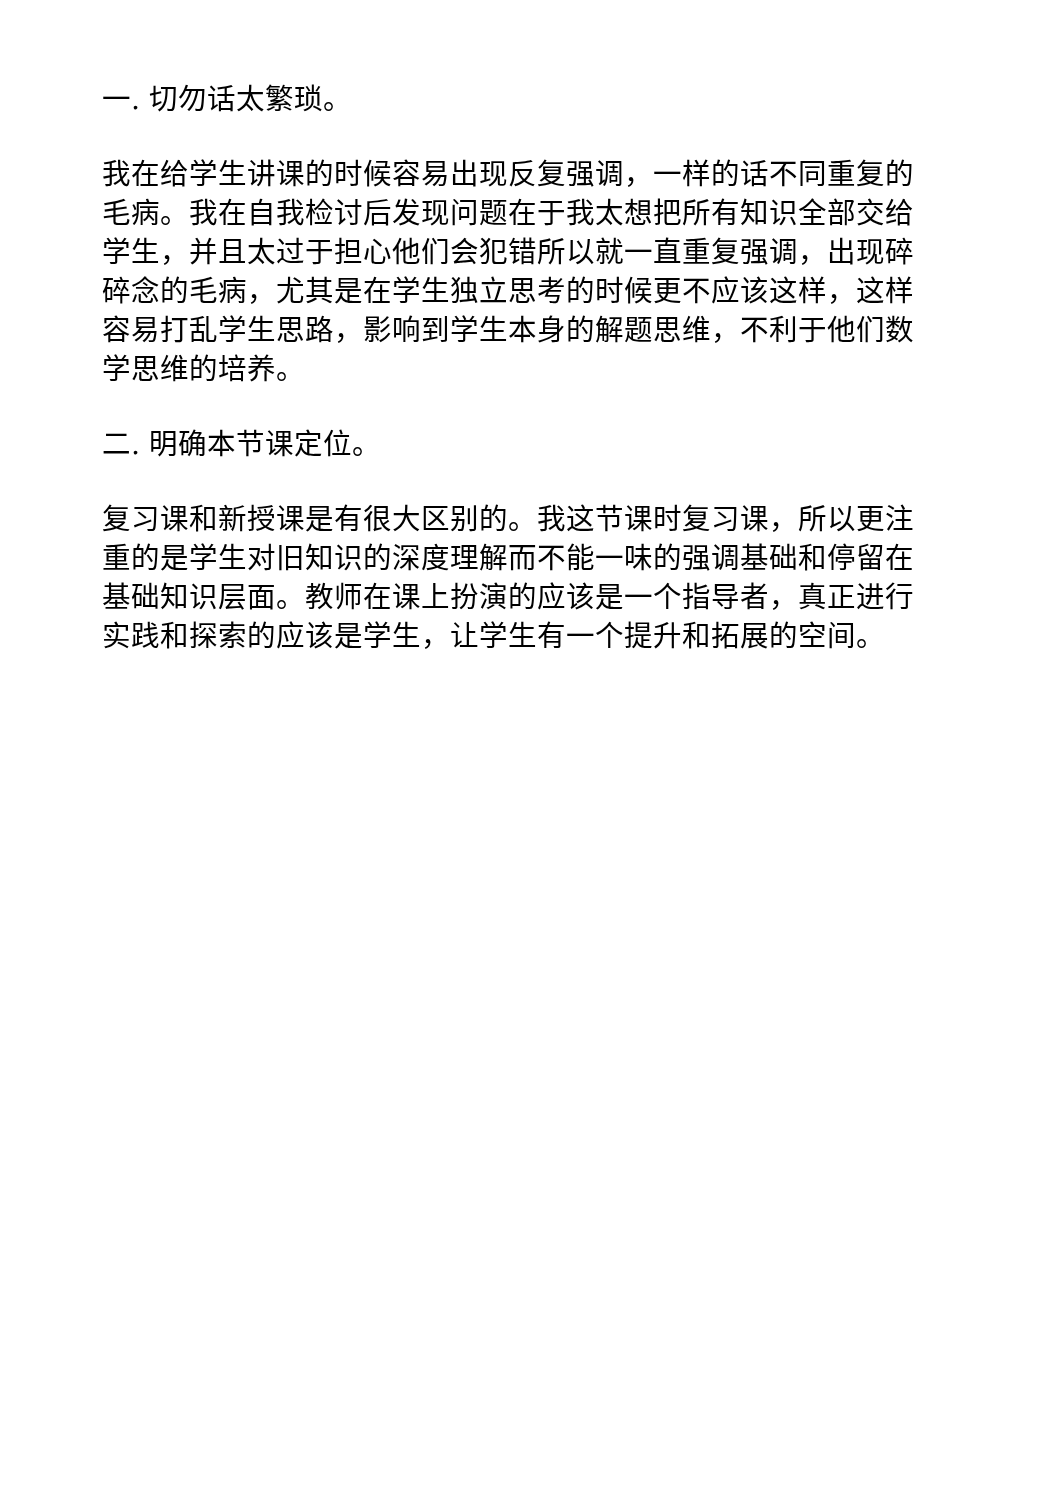一. 切勿话太繁琐。
我在给学生讲课的时候容易出现反复强调，一样的话不同重复的毛病。我在自我检讨后发现问题在于我太想把所有知识全部交给学生，并且太过于担心他们会犯错所以就一直重复强调，出现碎碎念的毛病，尤其是在学生独立思考的时候更不应该这样，这样容易打乱学生思路，影响到学生本身的解题思维，不利于他们数学思维的培养。
二. 明确本节课定位。
复习课和新授课是有很大区别的。我这节课时复习课，所以更注重的是学生对旧知识的深度理解而不能一味的强调基础和停留在基础知识层面。教师在课上扮演的应该是一个指导者，真正进行实践和探索的应该是学生，让学生有一个提升和拓展的空间。